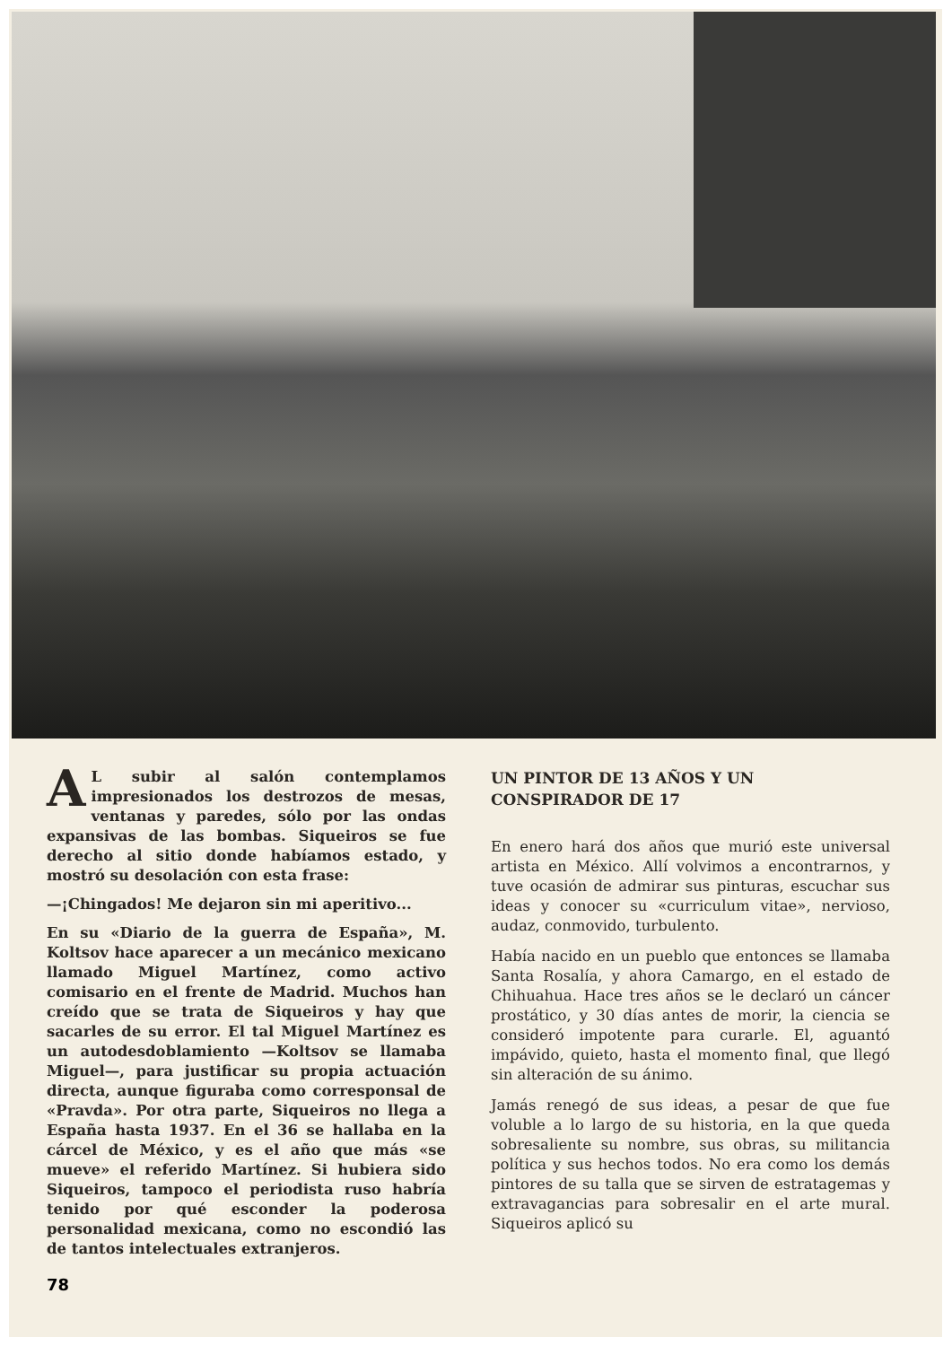AL subir al salón contemplamos impresionados los destrozos de mesas, ventanas y paredes, sólo por las ondas expansivas de las bombas. Siqueiros se fue derecho al sitio donde habíamos estado, y mostró su desolación con esta frase:
—¡Chingados! Me dejaron sin mi aperitivo...
En su «Diario de la guerra de España», M. Koltsov hace aparecer a un mecánico mexicano llamado Miguel Martínez, como activo comisario en el frente de Madrid. Muchos han creído que se trata de Siqueiros y hay que sacarles de su error. El tal Miguel Martínez es un autodesdoblamiento —Koltsov se llamaba Miguel—, para justificar su propia actuación directa, aunque figuraba como corresponsal de «Pravda». Por otra parte, Siqueiros no llega a España hasta 1937. En el 36 se hallaba en la cárcel de México, y es el año que más «se mueve» el referido Martínez. Si hubiera sido Siqueiros, tampoco el periodista ruso habría tenido por qué esconder la poderosa personalidad mexicana, como no escondió las de tantos intelectuales extranjeros.
UN PINTOR DE 13 AÑOS Y UN CONSPIRADOR DE 17
En enero hará dos años que murió este universal artista en México. Allí volvimos a encontrarnos, y tuve ocasión de admirar sus pinturas, escuchar sus ideas y conocer su «curriculum vitae», nervioso, audaz, conmovido, turbulento.
Había nacido en un pueblo que entonces se llamaba Santa Rosalía, y ahora Camargo, en el estado de Chihuahua. Hace tres años se le declaró un cáncer prostático, y 30 días antes de morir, la ciencia se consideró impotente para curarle. El, aguantó impávido, quieto, hasta el momento final, que llegó sin alteración de su ánimo.
Jamás renegó de sus ideas, a pesar de que fue voluble a lo largo de su historia, en la que queda sobresaliente su nombre, sus obras, su militancia política y sus hechos todos. No era como los demás pintores de su talla que se sirven de estratagemas y extravagancias para sobresalir en el arte mural. Siqueiros aplicó su
78